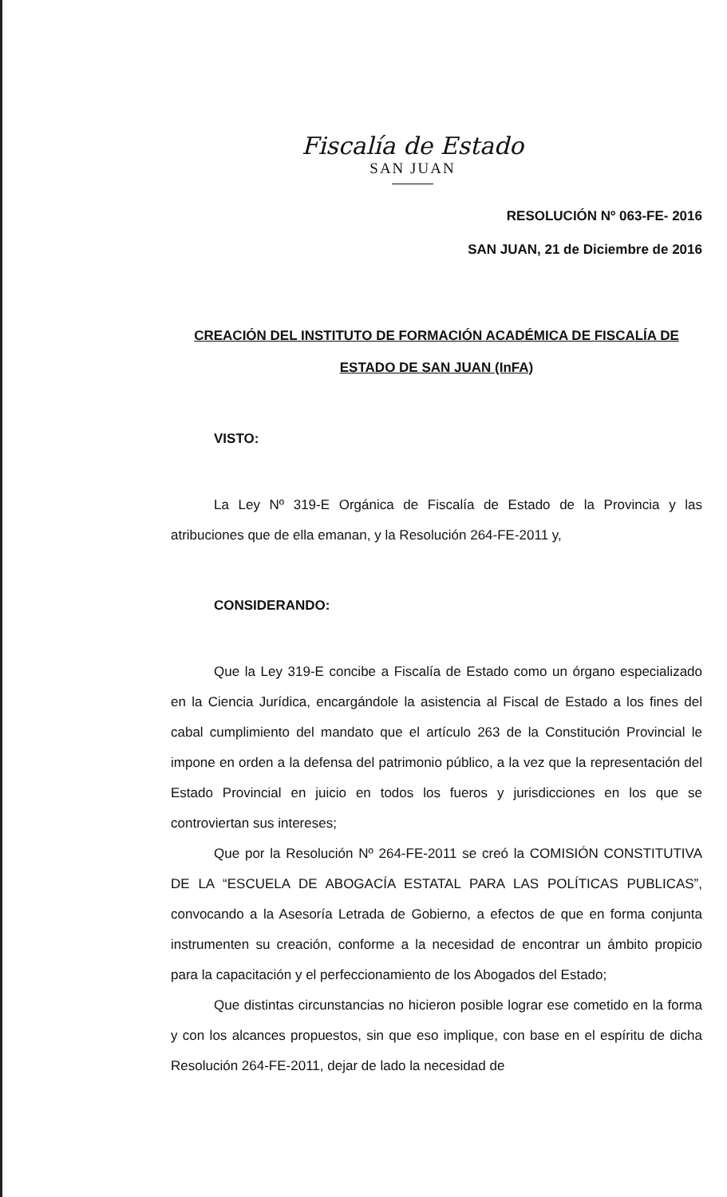Fiscalía de Estado
SAN JUAN
RESOLUCIÓN Nº 063-FE- 2016
SAN JUAN, 21 de Diciembre de 2016
CREACIÓN DEL INSTITUTO DE FORMACIÓN ACADÉMICA DE FISCALÍA DE ESTADO DE SAN JUAN (InFA)
VISTO:
La Ley Nº 319-E Orgánica de Fiscalía de Estado de la Provincia y las atribuciones que de ella emanan, y la Resolución 264-FE-2011 y,
CONSIDERANDO:
Que la Ley 319-E concibe a Fiscalía de Estado como un órgano especializado en la Ciencia Jurídica, encargándole la asistencia al Fiscal de Estado a los fines del cabal cumplimiento del mandato que el artículo 263 de la Constitución Provincial le impone en orden a la defensa del patrimonio público, a la vez que la representación del Estado Provincial en juicio en todos los fueros y jurisdicciones en los que se controviertan sus intereses;
Que por la Resolución Nº 264-FE-2011 se creó la COMISIÓN CONSTITUTIVA DE LA “ESCUELA DE ABOGACÍA ESTATAL PARA LAS POLÍTICAS PUBLICAS”, convocando a la Asesoría Letrada de Gobierno, a efectos de que en forma conjunta instrumenten su creación, conforme a la necesidad de encontrar un ámbito propicio para la capacitación y el perfeccionamiento de los Abogados del Estado;
Que distintas circunstancias no hicieron posible lograr ese cometido en la forma y con los alcances propuestos, sin que eso implique, con base en el espíritu de dicha Resolución 264-FE-2011, dejar de lado la necesidad de